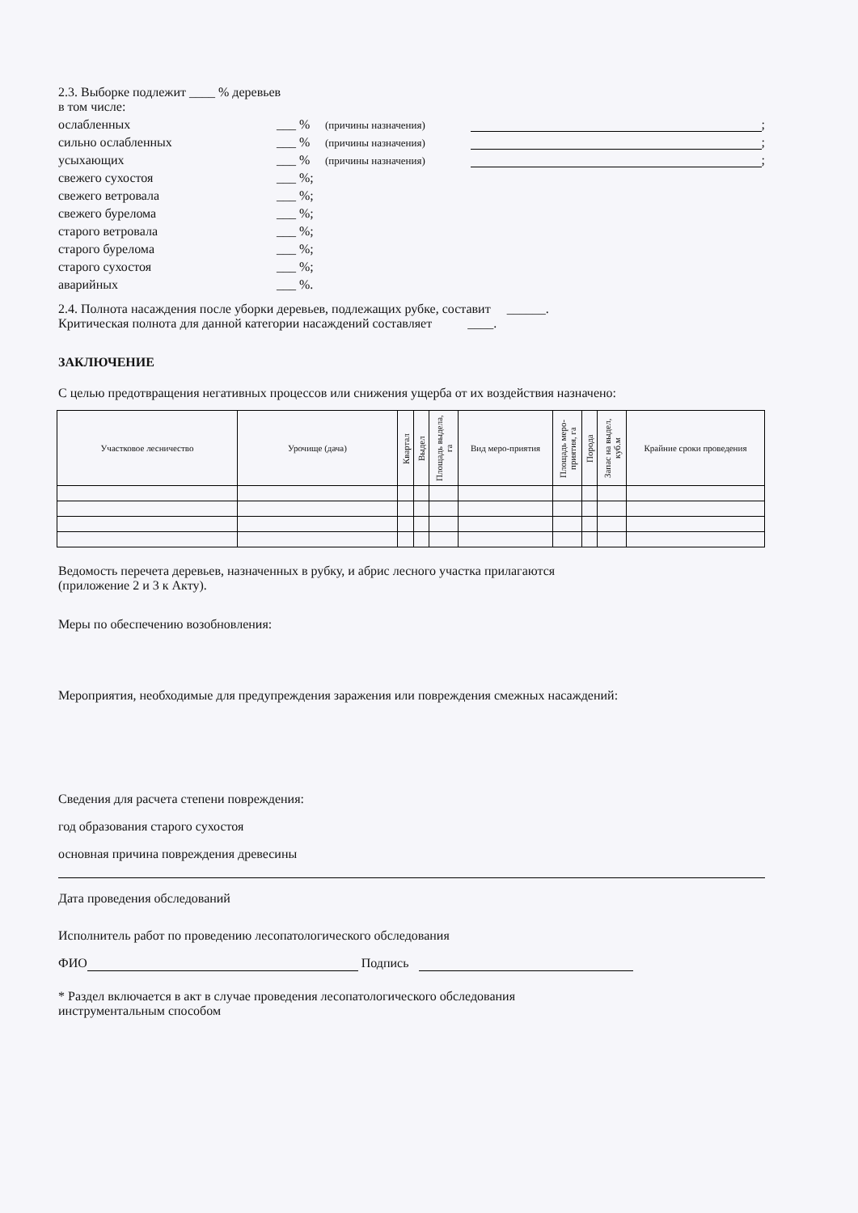2.3. Выборке подлежит ____ % деревьев
в том числе:
ослабленных ___ % (причины назначения) ;
сильно ослабленных ___ % (причины назначения) ;
усыхающих ___ % (причины назначения) ;
свежего сухостоя ___ %;
свежего ветровала ___ %;
свежего бурелома ___ %;
старого ветровала ___ %;
старого бурелома ___ %;
старого сухостоя ___ %;
аварийных ___ %.
2.4. Полнота насаждения после уборки деревьев, подлежащих рубке, составит ______.
Критическая полнота для данной категории насаждений составляет ____.
ЗАКЛЮЧЕНИЕ
С целью предотвращения негативных процессов или снижения ущерба от их воздействия назначено:
| Участковое лесничество | Урочище (дача) | Квартал | Выдел | Площадь выдела, га | Вид меро-приятия | Площадь меро-приятия, га | Порода | Запас на выдел, куб.м | Крайние сроки проведения |
| --- | --- | --- | --- | --- | --- | --- | --- | --- | --- |
Ведомость перечета деревьев, назначенных в рубку, и абрис лесного участка прилагаются
(приложение 2 и 3 к Акту).
Меры по обеспечению возобновления:
Мероприятия, необходимые для предупреждения заражения или повреждения смежных насаждений:
Сведения для расчета степени повреждения:
год образования старого сухостоя
основная причина повреждения древесины
Дата проведения обследований
Исполнитель работ по проведению лесопатологического обследования
ФИО Подпись
* Раздел включается в акт в случае проведения лесопатологического обследования
инструментальным способом